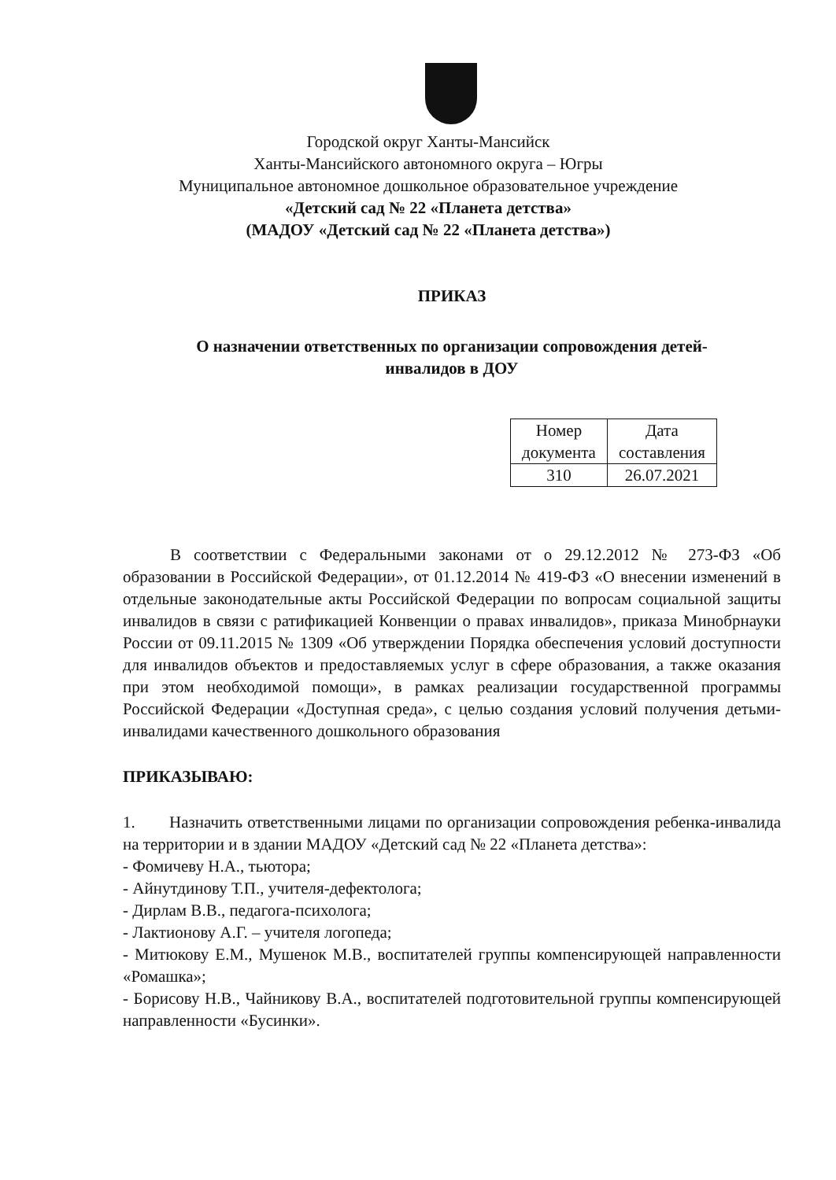Городской округ Ханты-Мансийск
Ханты-Мансийского автономного округа – Югры
Муниципальное автономное дошкольное образовательное учреждение
«Детский сад № 22 «Планета детства»
(МАДОУ «Детский сад № 22 «Планета детства»)
ПРИКАЗ
О назначении ответственных по организации сопровождения детей-
инвалидов в ДОУ
| Номер документа | Дата составления |
| 310 | 26.07.2021 |
В соответствии с Федеральными законами от о 29.12.2012 № 273-ФЗ «Об образовании в Российской Федерации», от 01.12.2014 № 419-ФЗ «О внесении изменений в отдельные законодательные акты Российской Федерации по вопросам социальной защиты инвалидов в связи с ратификацией Конвенции о правах инвалидов», приказа Минобрнауки России от 09.11.2015 № 1309 «Об утверждении Порядка обеспечения условий доступности для инвалидов объектов и предоставляемых услуг в сфере образования, а также оказания при этом необходимой помощи», в рамках реализации государственной программы Российской Федерации «Доступная среда», с целью создания условий получения детьми-инвалидами качественного дошкольного образования
ПРИКАЗЫВАЮ:
1. Назначить ответственными лицами по организации сопровождения ребенка-инвалида на территории и в здании МАДОУ «Детский сад № 22 «Планета детства»:
- Фомичеву Н.А., тьютора;
- Айнутдинову Т.П., учителя-дефектолога;
- Дирлам В.В., педагога-психолога;
- Лактионову А.Г. – учителя логопеда;
- Митюкову Е.М., Мушенок М.В., воспитателей группы компенсирующей направленности «Ромашка»;
- Борисову Н.В., Чайникову В.А., воспитателей подготовительной группы компенсирующей направленности «Бусинки».